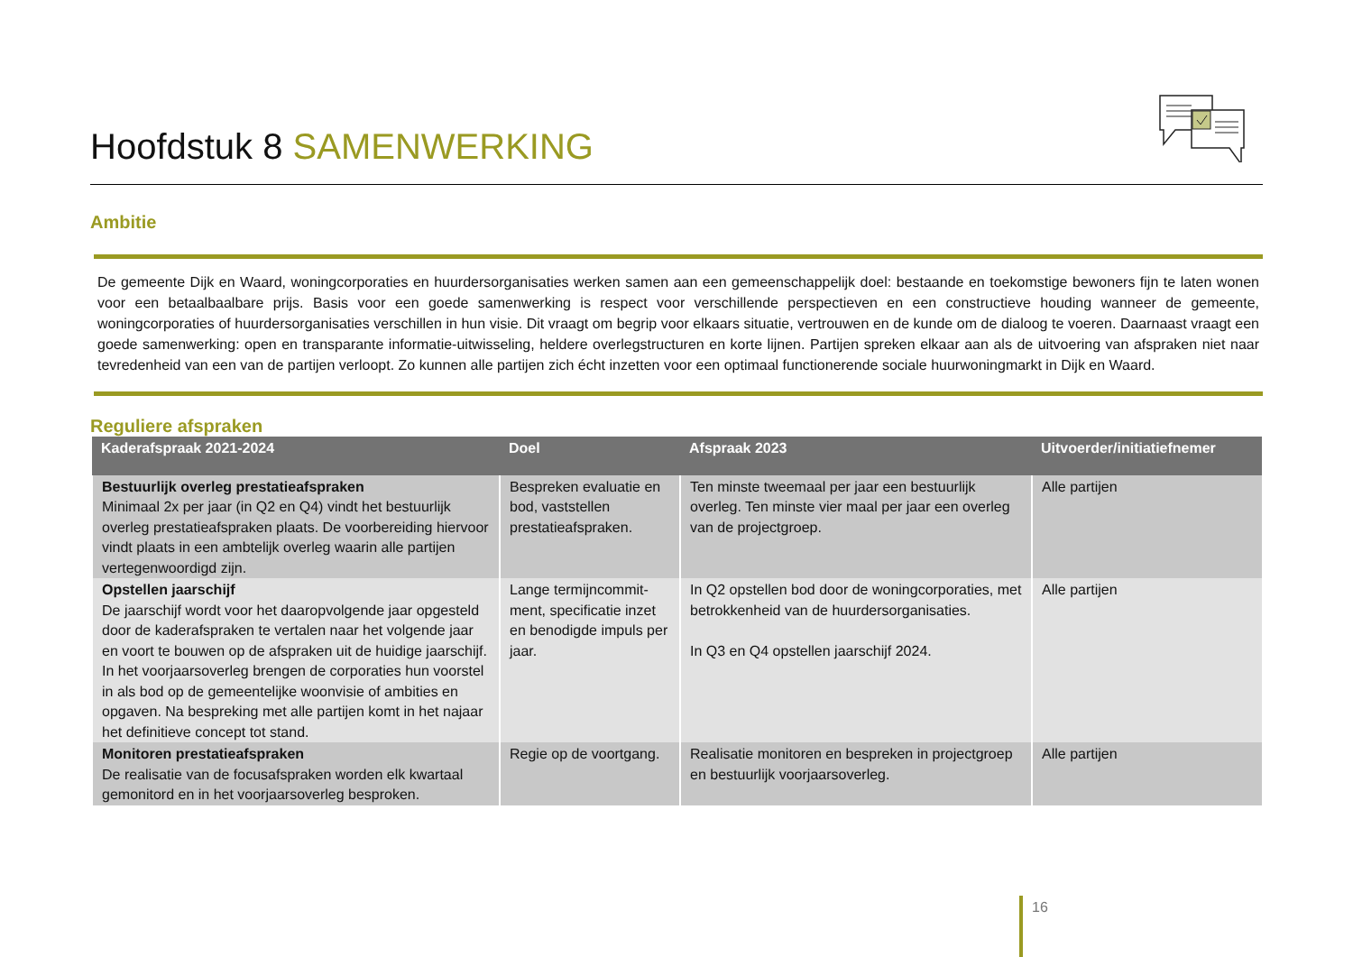Hoofdstuk 8 SAMENWERKING
Ambitie
De gemeente Dijk en Waard, woningcorporaties en huurdersorganisaties werken samen aan een gemeenschappelijk doel: bestaande en toekomstige bewoners fijn te laten wonen voor een betaalbaalbare prijs. Basis voor een goede samenwerking is respect voor verschillende perspectieven en een constructieve houding wanneer de gemeente, woningcorporaties of huurdersorganisaties verschillen in hun visie. Dit vraagt om begrip voor elkaars situatie, vertrouwen en de kunde om de dialoog te voeren. Daarnaast vraagt een goede samenwerking: open en transparante informatie-uitwisseling, heldere overlegstructuren en korte lijnen. Partijen spreken elkaar aan als de uitvoering van afspraken niet naar tevredenheid van een van de partijen verloopt. Zo kunnen alle partijen zich écht inzetten voor een optimaal functionerende sociale huurwoningmarkt in Dijk en Waard.
Reguliere afspraken
| Kaderafspraak 2021-2024 | Doel | Afspraak 2023 | Uitvoerder/initiatiefnemer |
| --- | --- | --- | --- |
| Bestuurlijk overleg prestatieafspraken Minimaal 2x per jaar (in Q2 en Q4) vindt het bestuurlijk overleg prestatieafspraken plaats. De voorbereiding hiervoor vindt plaats in een ambtelijk overleg waarin alle partijen vertegenwoordigd zijn. | Bespreken evaluatie en bod, vaststellen prestatieafspraken. | Ten minste tweemaal per jaar een bestuurlijk overleg. Ten minste vier maal per jaar een overleg van de projectgroep. | Alle partijen |
| Opstellen jaarschijf De jaarschijf wordt voor het daaropvolgende jaar opgesteld door de kaderafspraken te vertalen naar het volgende jaar en voort te bouwen op de afspraken uit de huidige jaarschijf. In het voorjaarsoverleg brengen de corporaties hun voorstel in als bod op de gemeentelijke woonvisie of ambities en opgaven. Na bespreking met alle partijen komt in het najaar het definitieve concept tot stand. | Lange termijncommit-ment, specificatie inzet en benodigde impuls per jaar. | In Q2 opstellen bod door de woningcorporaties, met betrokkenheid van de huurdersorganisaties. In Q3 en Q4 opstellen jaarschijf 2024. | Alle partijen |
| Monitoren prestatieafspraken De realisatie van de focusafspraken worden elk kwartaal gemonitord en in het voorjaarsoverleg besproken. | Regie op de voortgang. | Realisatie monitoren en bespreken in projectgroep en bestuurlijk voorjaarsoverleg. | Alle partijen |
16